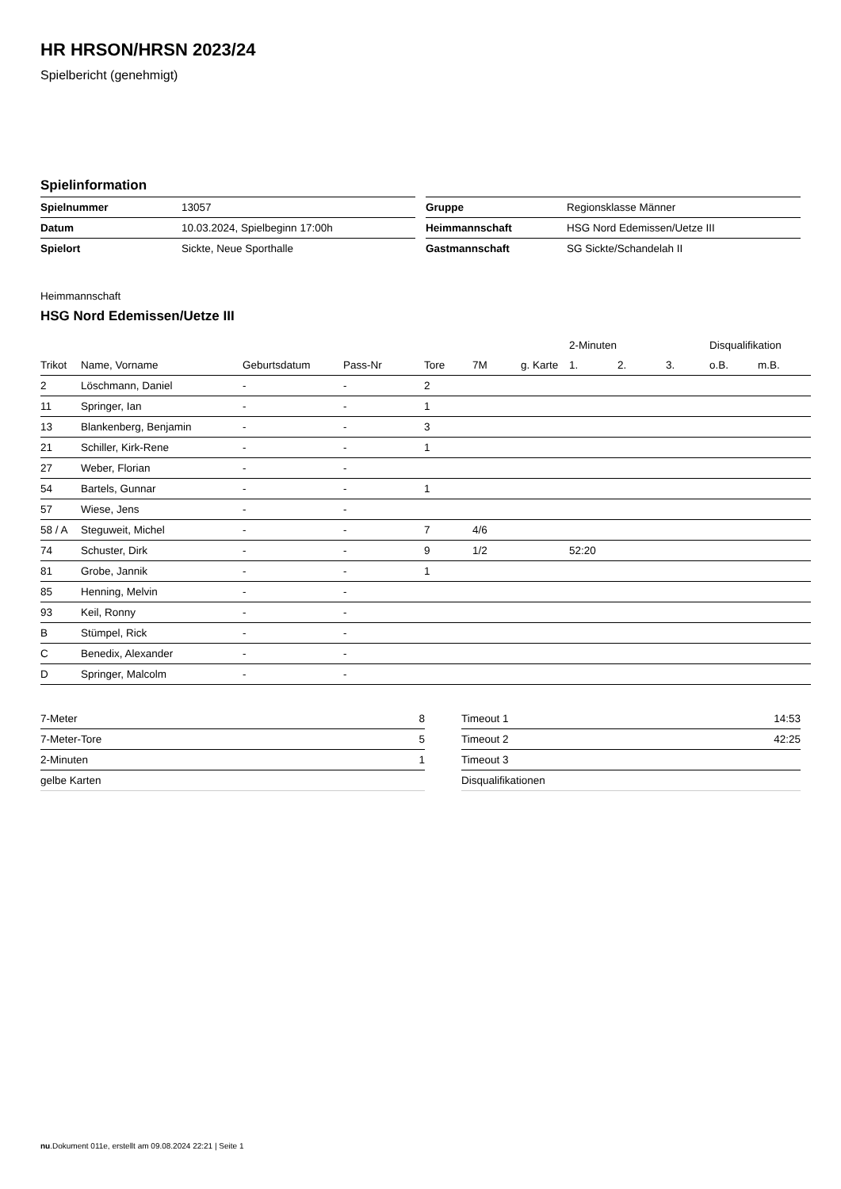HR HRSON/HRSN 2023/24
Spielbericht (genehmigt)
Spielinformation
| Spielnummer | 13057 |
| Datum | 10.03.2024, Spielbeginn 17:00h |
| Spielort | Sickte, Neue Sporthalle |
| Gruppe | Regionsklasse Männer |
| Heimmannschaft | HSG Nord Edemissen/Uetze III |
| Gastmannschaft | SG Sickte/Schandelah II |
Heimmannschaft
HSG Nord Edemissen/Uetze III
| | | | | | | | 2-Minuten | | | Disqualifikation | |
| --- | --- | --- | --- | --- | --- | --- | --- | --- | --- | --- | --- |
| Trikot | Name, Vorname | Geburtsdatum | Pass-Nr | Tore | 7M | g. Karte | 1. | 2. | 3. | o.B. | m.B. |
| 2 | Löschmann, Daniel | - | - | 2 | | | | | | | |
| 11 | Springer, Ian | - | - | 1 | | | | | | | |
| 13 | Blankenberg, Benjamin | - | - | 3 | | | | | | | |
| 21 | Schiller, Kirk-Rene | - | - | 1 | | | | | | | |
| 27 | Weber, Florian | - | - | | | | | | | | |
| 54 | Bartels, Gunnar | - | - | 1 | | | | | | | |
| 57 | Wiese, Jens | - | - | | | | | | | | |
| 58 / A | Steguweit, Michel | - | - | 7 | 4/6 | | | | | | |
| 74 | Schuster, Dirk | - | - | 9 | 1/2 | | 52:20 | | | | |
| 81 | Grobe, Jannik | - | - | 1 | | | | | | | |
| 85 | Henning, Melvin | - | - | | | | | | | | |
| 93 | Keil, Ronny | - | - | | | | | | | | |
| B | Stümpel, Rick | - | - | | | | | | | | |
| C | Benedix, Alexander | - | - | | | | | | | | |
| D | Springer, Malcolm | - | - | | | | | | | | |
| 7-Meter | 8 |
| 7-Meter-Tore | 5 |
| 2-Minuten | 1 |
| gelbe Karten | |
| Timeout 1 | 14:53 |
| Timeout 2 | 42:25 |
| Timeout 3 | |
| Disqualifikationen | |
nu.Dokument 011e, erstellt am 09.08.2024 22:21 | Seite 1